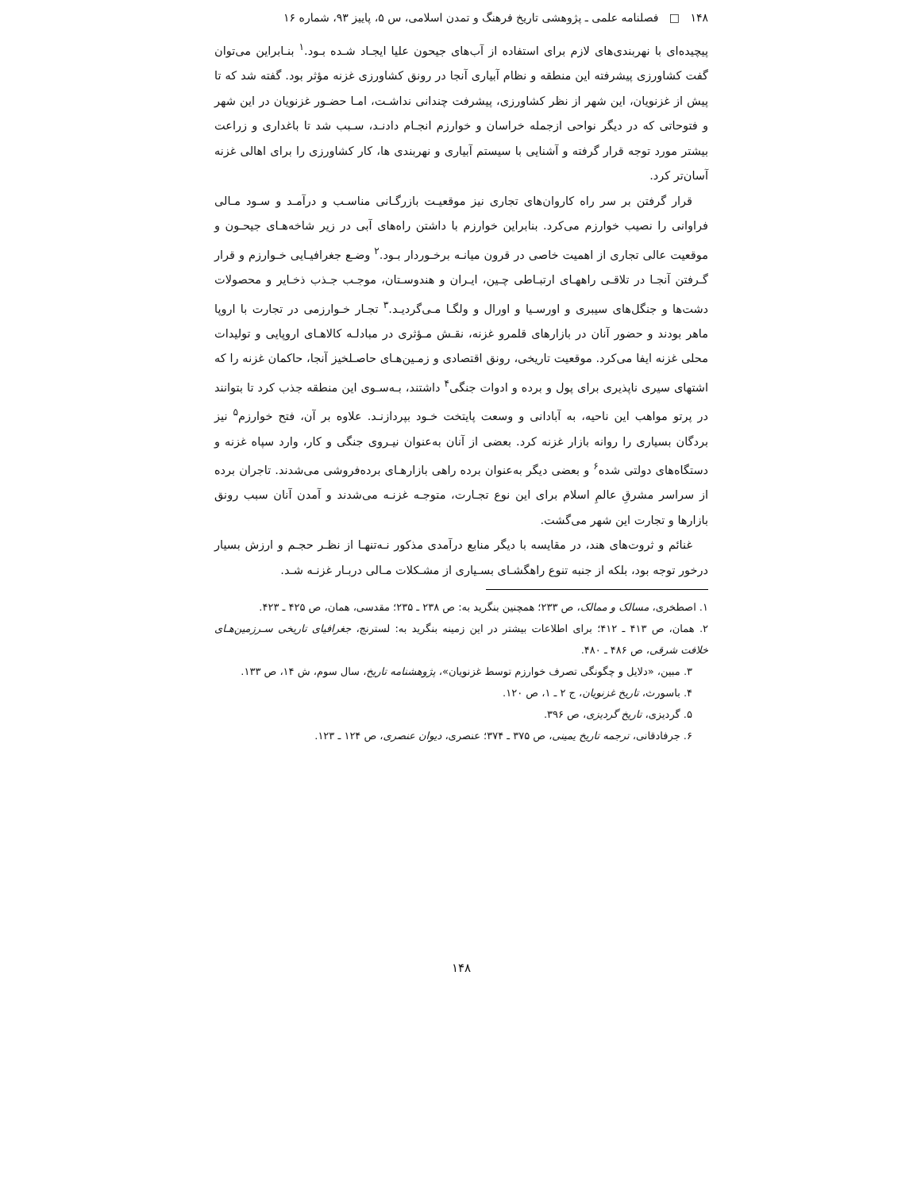۱۴۸ □ فصلنامه علمی ـ پژوهشی تاریخ فرهنگ و تمدن اسلامی، س ۵، پاییز ۹۳، شماره ۱۶
پیچیده‌ای با نهربندی‌های لازم برای استفاده از آب‌های جیحون علیا ایجـاد شـده بـود.<sup>۱</sup> بنـابراین می‌توان گفت کشاورزی پیشرفته این منطقه و نظام آبیاری آنجا در رونق کشاورزی غزنه مؤثر بود. گفته شد که تا پیش از غزنویان، این شهر از نظر کشاورزی، پیشرفت چندانی نداشـت، امـا حضـور غزنویان در این شهر و فتوحاتی که در دیگر نواحی ازجمله خراسان و خوارزم انجـام دادنـد، سـبب شد تا باغداری و زراعت بیشتر مورد توجه قرار گرفته و آشنایی با سیستم آبیاری و نهربندی ها، کار کشاورزی را برای اهالی غزنه آسان‌تر کرد.
قرار گرفتن بر سر راه کاروان‌های تجاری نیز موقعیـت بازرگـانی مناسـب و درآمـد و سـود مـالی فراوانی را نصیب خوارزم می‌کرد. بنابراین خوارزم با داشتن راه‌های آبی در زیر شاخه‌هـای جیحـون و موقعیت عالی تجاری از اهمیت خاصی در قرون میانـه برخـوردار بـود.<sup>۲</sup> وضـع جغرافیـایی خـوارزم و قرار گـرفتن آنجـا در تلاقـی راههـای ارتبـاطی چـین، ایـران و هندوسـتان، موجـب جـذب ذخـایر و محصولات دشت‌ها و جنگل‌های سیبری و اورسـیا و اورال و ولگـا مـی‌گردیـد.<sup>۳</sup> تجـار خـوارزمی در تجارت با اروپا ماهر بودند و حضور آنان در بازارهای قلمرو غزنه، نقـش مـؤثری در مبادلـه کالاهـای اروپایی و تولیدات محلی غزنه ایفا می‌کرد. موقعیت تاریخی، رونق اقتصادی و زمـین‌هـای حاصـلخیز آنجا، حاکمان غزنه را که اشتهای سیری ناپذیری برای پول و برده و ادوات جنگی<sup>۴</sup> داشتند، بـه‌سـوی این منطقه جذب کرد تا بتوانند در پرتو مواهب این ناحیه، به آبادانی و وسعت پایتخت خـود بپردازنـد. علاوه بر آن، فتح خوارزم<sup>۵</sup> نیز بردگان بسیاری را روانه بازار غزنه کرد. بعضی از آنان به‌عنوان نیـروی جنگی و کار، وارد سپاه غزنه و دستگاه‌های دولتی شده<sup>۶</sup> و بعضی دیگر به‌عنوان برده راهی بازارهـای برده‌فروشی می‌شدند. تاجران برده از سراسر مشرقِ عالمِ اسلام برای این نوع تجـارت، متوجـه غزنـه می‌شدند و آمدن آنان سبب رونق بازارها و تجارت این شهر می‌گشت.
غنائم و ثروت‌های هند، در مقایسه با دیگر منابع درآمدی مذکور نـه‌تنهـا از نظـر حجـم و ارزش بسیار درخور توجه بود، بلکه از جنبه تنوع راهگشـای بسـیاری از مشـکلات مـالی دربـار غزنـه شـد.
۱. اصطخری، مسالک و ممالک، ص ۲۳۳؛ همچنین بنگرید به: ص ۲۳۸ ـ ۲۳۵؛ مقدسی، همان، ص ۴۲۵ ـ ۴۲۳.
۲. همان، ص ۴۱۳ ـ ۴۱۲؛ برای اطلاعات بیشتر در این زمینه بنگرید به: لسترنج، جغرافیای تاریخی سـرزمین‌هـای خلافت شرقی، ص ۴۸۶ ـ ۴۸۰.
۳. مبین، «دلایل و چگونگی تصرف خوارزم توسط غزنویان»، پژوهشنامه تاریخ، سال سوم، ش ۱۴، ص ۱۳۳.
۴. باسورث، تاریخ غزنویان، ج ۲ ـ ۱، ص ۱۲۰.
۵. گردیزی، تاریخ گردیزی، ص ۳۹۶.
۶. جرفادقانی، ترجمه تاریخ یمینی، ص ۳۷۵ ـ ۳۷۴؛ عنصری، دیوان عنصری، ص ۱۲۴ ـ ۱۲۳.
۱۴۸